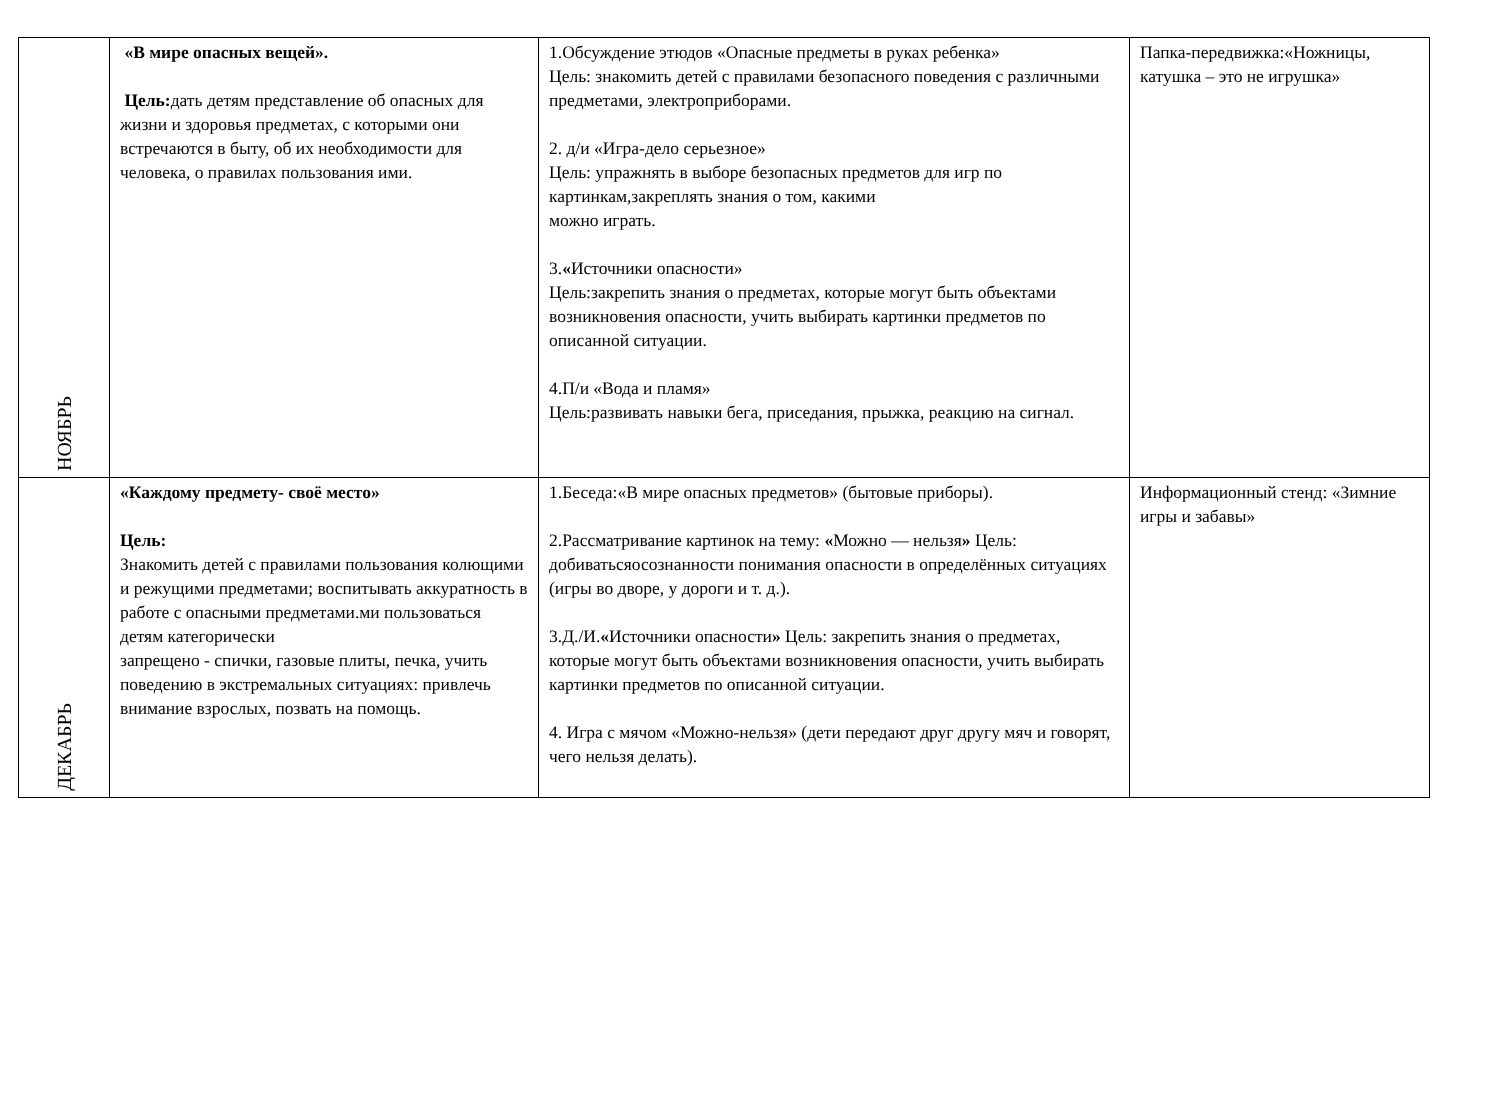| НОЯБРЬ | «В мире опасных вещей». Цель: дать детям представление об опасных для жизни и здоровья предметах, с которыми они встречаются в быту, об их необходимости для человека, о правилах пользования ими. | 1.Обсуждение этюдов «Опасные предметы в руках ребенка» Цель: знакомить детей с правилами безопасного поведения с различными предметами, электроприборами. 2. д/и «Игра-дело серьезное» Цель: упражнять в выборе безопасных предметов для игр по картинкам,закреплять знания о том, какими можно играть. 3. « Источники опасности» Цель:закрепить знания о предметах, которые могут быть объектами возникновения опасности, учить выбирать картинки предметов по описанной ситуации. 4.П/и «Вода и пламя» Цель:развивать навыки бега, приседания, прыжка, реакцию на сигнал. | Папка-передвижка:«Ножницы, катушка – это не игрушка» |
| ДЕКАБРЬ | «Каждому предмету- своё место» Цель: Знакомить детей с правилами пользования колющими и режущими предметами; воспитывать аккуратность в работе с опасными предметами.ми пользоваться детям категорически запрещено - спички, газовые плиты, печка, учить поведению в экстремальных ситуациях: привлечь внимание взрослых, позвать на помощь. | 1.Беседа:«В мире опасных предметов» (бытовые приборы). 2.Рассматривание картинок на тему: « Можно — нельзя » Цель: добиватьсяосознанности понимания опасности в определённых ситуациях (игры во дворе, у дороги и т. д.). 3.Д./И. « Источники опасности » Цель: закрепить знания о предметах, которые могут быть объектами возникновения опасности, учить выбирать картинки предметов по описанной ситуации. 4. Игра с мячом «Можно-нельзя» (дети передают друг другу мяч и говорят, чего нельзя делать). | Информационный стенд: «Зимние игры и забавы» |